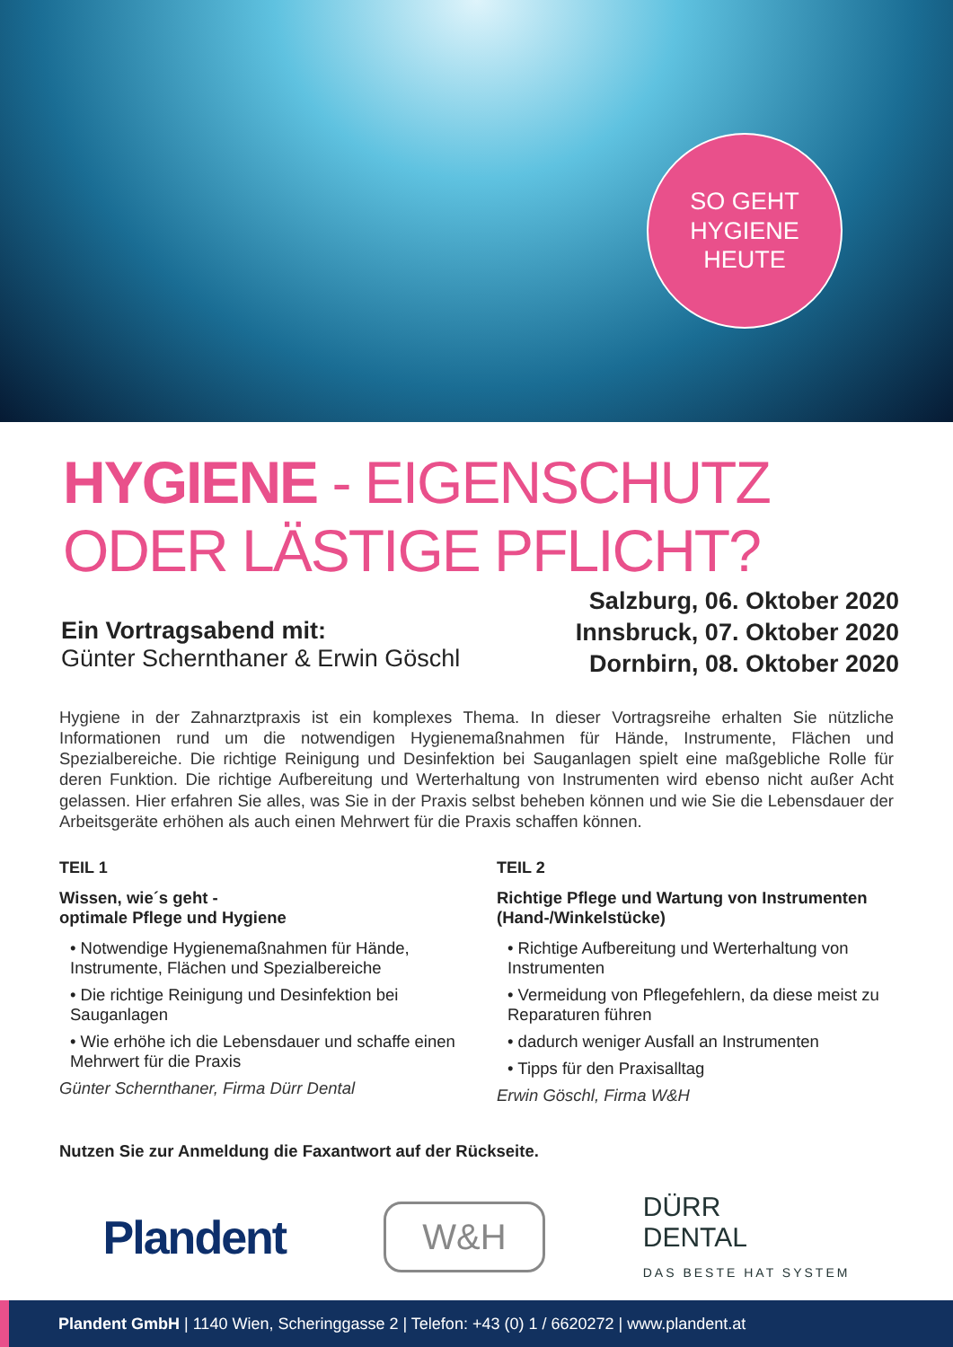SO GEHT
HYGIENE
HEUTE
HYGIENE - EIGENSCHUTZ ODER LÄSTIGE PFLICHT?
Ein Vortragsabend mit:
Günter Schernthaner & Erwin Göschl
Salzburg, 06. Oktober 2020
Innsbruck, 07. Oktober 2020
Dornbirn, 08. Oktober 2020
Hygiene in der Zahnarztpraxis ist ein komplexes Thema. In dieser Vortragsreihe erhalten Sie nützliche Informationen rund um die notwendigen Hygienemaßnahmen für Hände, Instrumente, Flächen und Spezialbereiche. Die richtige Reinigung und Desinfektion bei Sauganlagen spielt eine maßgebliche Rolle für deren Funktion. Die richtige Aufbereitung und Werterhaltung von Instrumenten wird ebenso nicht außer Acht gelassen. Hier erfahren Sie alles, was Sie in der Praxis selbst beheben können und wie Sie die Lebensdauer der Arbeitsgeräte erhöhen als auch einen Mehrwert für die Praxis schaffen können.
TEIL 1
Wissen, wie´s geht -
optimale Pflege und Hygiene
• Notwendige Hygienemaßnahmen für Hände, Instrumente, Flächen und Spezialbereiche
• Die richtige Reinigung und Desinfektion bei Sauganlagen
• Wie erhöhe ich die Lebensdauer und schaffe einen Mehrwert für die Praxis
Günter Schernthaner, Firma Dürr Dental
TEIL 2
Richtige Pflege und Wartung von Instrumenten (Hand-/Winkelstücke)
• Richtige Aufbereitung und Werterhaltung von Instrumenten
• Vermeidung von Pflegefehlern, da diese meist zu Reparaturen führen
• dadurch weniger Ausfall an Instrumenten
• Tipps für den Praxisalltag
Erwin Göschl, Firma W&H
Nutzen Sie zur Anmeldung die Faxantwort auf der Rückseite.
Plandent W&H DÜRR
DENTAL
DAS BESTE HAT SYSTEM
Plandent GmbH | 1140 Wien, Scheringgasse 2 | Telefon: +43 (0) 1 / 6620272 | www.plandent.at